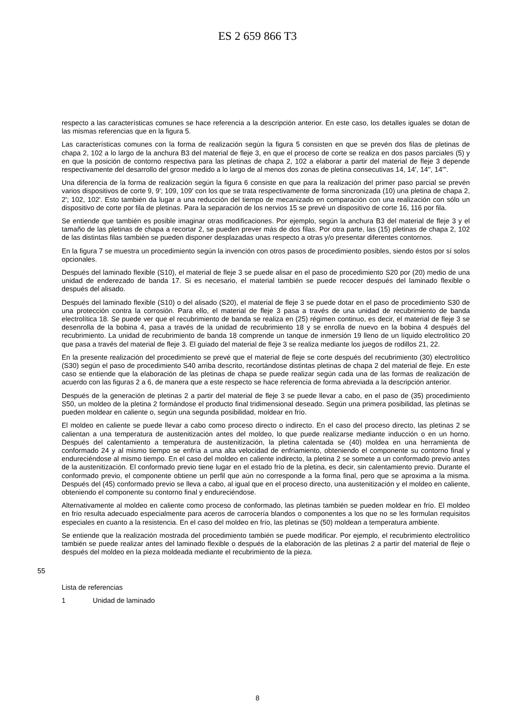ES 2 659 866 T3
respecto a las características comunes se hace referencia a la descripción anterior. En este caso, los detalles iguales se dotan de las mismas referencias que en la figura 5.
Las características comunes con la forma de realización según la figura 5 consisten en que se prevén dos filas de pletinas de chapa 2, 102 a lo largo de la anchura B3 del material de fleje 3, en que el proceso de corte se realiza en dos pasos parciales (5) y en que la posición de contorno respectiva para las pletinas de chapa 2, 102 a elaborar a partir del material de fleje 3 depende respectivamente del desarrollo del grosor medido a lo largo de al menos dos zonas de pletina consecutivas 14, 14', 14'', 14'''.
Una diferencia de la forma de realización según la figura 6 consiste en que para la realización del primer paso parcial se prevén varios dispositivos de corte 9, 9'; 109, 109' con los que se trata respectivamente de forma sincronizada (10) una pletina de chapa 2, 2'; 102, 102'. Esto también da lugar a una reducción del tiempo de mecanizado en comparación con una realización con sólo un dispositivo de corte por fila de pletinas. Para la separación de los nervios 15 se prevé un dispositivo de corte 16, 116 por fila.
Se entiende que también es posible imaginar otras modificaciones. Por ejemplo, según la anchura B3 del material de fleje 3 y el tamaño de las pletinas de chapa a recortar 2, se pueden prever más de dos filas. Por otra parte, las (15) pletinas de chapa 2, 102 de las distintas filas también se pueden disponer desplazadas unas respecto a otras y/o presentar diferentes contornos.
En la figura 7 se muestra un procedimiento según la invención con otros pasos de procedimiento posibles, siendo éstos por sí solos opcionales.
Después del laminado flexible (S10), el material de fleje 3 se puede alisar en el paso de procedimiento S20 por (20) medio de una unidad de enderezado de banda 17. Si es necesario, el material también se puede recocer después del laminado flexible o después del alisado.
Después del laminado flexible (S10) o del alisado (S20), el material de fleje 3 se puede dotar en el paso de procedimiento S30 de una protección contra la corrosión. Para ello, el material de fleje 3 pasa a través de una unidad de recubrimiento de banda electrolítica 18. Se puede ver que el recubrimiento de banda se realiza en (25) régimen continuo, es decir, el material de fleje 3 se desenrolla de la bobina 4, pasa a través de la unidad de recubrimiento 18 y se enrolla de nuevo en la bobina 4 después del recubrimiento. La unidad de recubrimiento de banda 18 comprende un tanque de inmersión 19 lleno de un líquido electrolítico 20 que pasa a través del material de fleje 3. El guiado del material de fleje 3 se realiza mediante los juegos de rodillos 21, 22.
En la presente realización del procedimiento se prevé que el material de fleje se corte después del recubrimiento (30) electrolítico (S30) según el paso de procedimiento S40 arriba descrito, recortándose distintas pletinas de chapa 2 del material de fleje. En este caso se entiende que la elaboración de las pletinas de chapa se puede realizar según cada una de las formas de realización de acuerdo con las figuras 2 a 6, de manera que a este respecto se hace referencia de forma abreviada a la descripción anterior.
Después de la generación de pletinas 2 a partir del material de fleje 3 se puede llevar a cabo, en el paso de (35) procedimiento S50, un moldeo de la pletina 2 formándose el producto final tridimensional deseado. Según una primera posibilidad, las pletinas se pueden moldear en caliente o, según una segunda posibilidad, moldear en frío.
El moldeo en caliente se puede llevar a cabo como proceso directo o indirecto. En el caso del proceso directo, las pletinas 2 se calientan a una temperatura de austenitización antes del moldeo, lo que puede realizarse mediante inducción o en un horno. Después del calentamiento a temperatura de austenitización, la pletina calentada se (40) moldea en una herramienta de conformado 24 y al mismo tiempo se enfría a una alta velocidad de enfriamiento, obteniendo el componente su contorno final y endureciéndose al mismo tiempo. En el caso del moldeo en caliente indirecto, la pletina 2 se somete a un conformado previo antes de la austenitización. El conformado previo tiene lugar en el estado frío de la pletina, es decir, sin calentamiento previo. Durante el conformado previo, el componente obtiene un perfil que aún no corresponde a la forma final, pero que se aproxima a la misma. Después del (45) conformado previo se lleva a cabo, al igual que en el proceso directo, una austenitización y el moldeo en caliente, obteniendo el componente su contorno final y endureciéndose.
Alternativamente al moldeo en caliente como proceso de conformado, las pletinas también se pueden moldear en frío. El moldeo en frío resulta adecuado especialmente para aceros de carrocería blandos o componentes a los que no se les formulan requisitos especiales en cuanto a la resistencia. En el caso del moldeo en frío, las pletinas se (50) moldean a temperatura ambiente.
Se entiende que la realización mostrada del procedimiento también se puede modificar. Por ejemplo, el recubrimiento electrolítico también se puede realizar antes del laminado flexible o después de la elaboración de las pletinas 2 a partir del material de fleje o después del moldeo en la pieza moldeada mediante el recubrimiento de la pieza.
55
Lista de referencias
1 Unidad de laminado
8